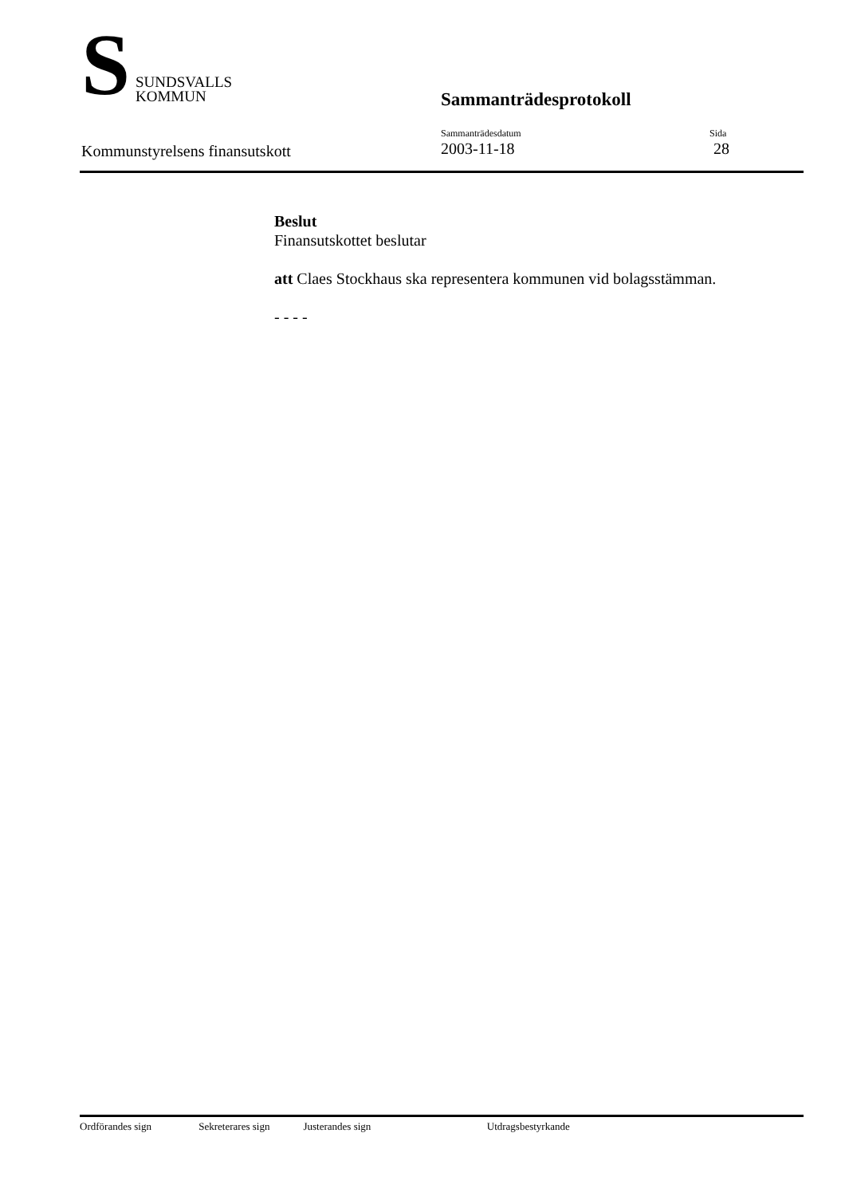S
SUNDSVALLS
KOMMUN
Sammanträdesprotokoll
Kommunstyrelsens finansutskott
Sammanträdesdatum
2003-11-18
Sida
28
Beslut
Finansutskottet beslutar
att Claes Stockhaus ska representera kommunen vid bolagsstämman.
- - - -
Ordförandes sign Sekreterares sign Justerandes sign Utdragsbestyrkande